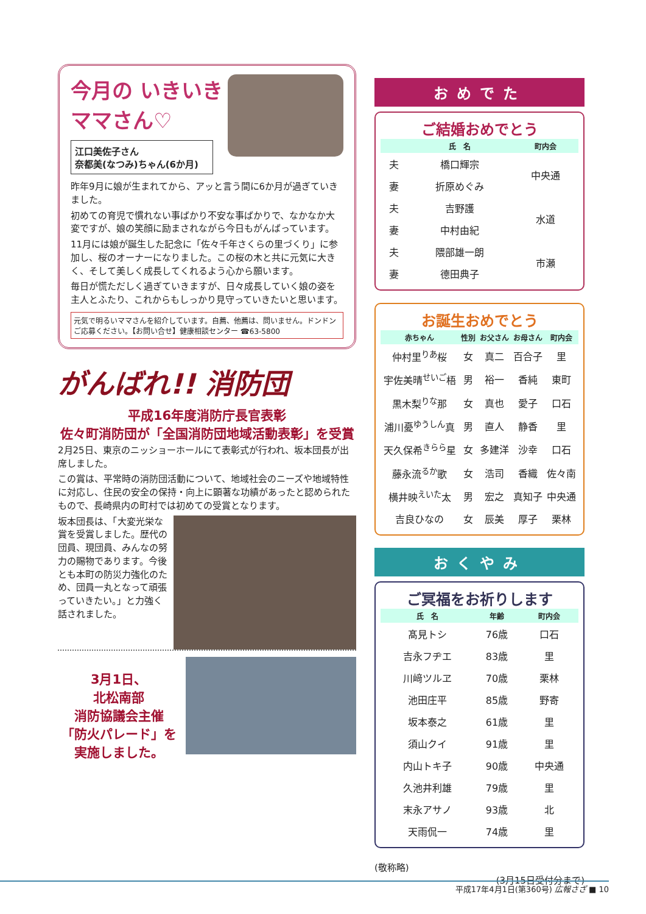今月の いきいき ママさん♡
江口美佐子さん
奈都美(なつみ)ちゃん(6か月)
昨年9月に娘が生まれてから、アッと言う間に6か月が過ぎていきました。
初めての育児で慣れない事ばかり不安な事ばかりで、なかなか大変ですが、娘の笑顔に励まされながら今日もがんばっています。
11月には娘が誕生した記念に「佐々千年さくらの里づくり」に参加し、桜のオーナーになりました。この桜の木と共に元気に大きく、そして美しく成長してくれるよう心から願います。
毎日が慌ただしく過ぎていきますが、日々成長していく娘の姿を主人とふたり、これからもしっかり見守っていきたいと思います。
元気で明るいママさんを紹介しています。自薦、他薦は、問いません。ドンドンご応募ください。【お問い合せ】健康相談センター ☎63-5800
がんばれ!! 消防団
平成16年度消防庁長官表彰
佐々町消防団が「全国消防団地域活動表彰」を受賞
2月25日、東京のニッショーホールにて表彰式が行われ、坂本団長が出席しました。
この賞は、平常時の消防団活動について、地域社会のニーズや地域特性に対応し、住民の安全の保持・向上に顕著な功績があったと認められたもので、長崎県内の町村では初めての受賞となります。
坂本団長は、「大変光栄な賞を受賞しました。歴代の団員、現団員、みんなの努力の賜物であります。今後とも本町の防災力強化のため、団員一丸となって頑張っていきたい。」と力強く話されました。
3月1日、
北松南部
消防協議会主催
「防火パレード」を
実施しました。
おめでた
ご結婚おめでとう
| | 氏 名 | 町内会 |
| --- | --- | --- |
| 夫 | 橋口輝宗 | 中央通 |
| 妻 | 折原めぐみ | |
| 夫 | 吉野護 | 水道 |
| 妻 | 中村由紀 | |
| 夫 | 隈部雄一朗 | 市瀬 |
| 妻 | 德田典子 | |
お誕生おめでとう
| 赤ちゃん | 性別 | お父さん | お母さん | 町内会 |
| --- | --- | --- | --- | --- |
| 仲村里<sup>りあ</sup>桜 | 女 | 真二 | 百合子 | 里 |
| 宇佐美晴<sup>せいご</sup>梧 | 男 | 裕一 | 香純 | 東町 |
| 黒木梨<sup>りな</sup>那 | 女 | 真也 | 愛子 | 口石 |
| 浦川憂<sup>ゆうしん</sup>真 | 男 | 直人 | 静香 | 里 |
| 天久保希<sup>きらら</sup>星 | 女 | 多建洋 | 沙幸 | 口石 |
| 藤永流<sup>るか</sup>歌 | 女 | 浩司 | 香織 | 佐々南 |
| 横井映<sup>えいた</sup>太 | 男 | 宏之 | 真知子 | 中央通 |
| 吉良ひなの | 女 | 辰美 | 厚子 | 栗林 |
おくやみ
ご冥福をお祈りします
| 氏 名 | 年齢 | 町内会 |
| --- | --- | --- |
| 髙見トシ | 76歳 | 口石 |
| 吉永フヂエ | 83歳 | 里 |
| 川﨑ツルヱ | 70歳 | 栗林 |
| 池田庄平 | 85歳 | 野寄 |
| 坂本泰之 | 61歳 | 里 |
| 須山クイ | 91歳 | 里 |
| 内山トキ子 | 90歳 | 中央通 |
| 久池井利雄 | 79歳 | 里 |
| 末永アサノ | 93歳 | 北 |
| 天雨侃一 | 74歳 | 里 |
(敬称略)
(3月15日受付分まで)
平成17年4月1日(第360号) 広報さざ ■ 10